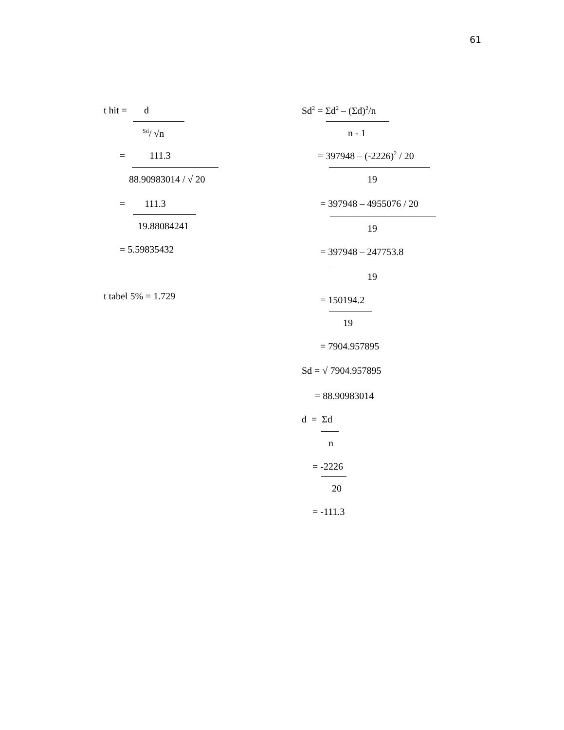61
t hit = d
<sup>Sd</sup>/ √n
= 111.3
88.90983014 / √ 20
= 111.3
19.88084241
= 5.59835432
t tabel 5% = 1.729
Sd<sup>2</sup> = Σd<sup>2</sup> – (Σd)<sup>2</sup>/n
n - 1
= 397948 – (-2226)<sup>2</sup> / 20
19
= 397948 – 4955076 / 20
19
= 397948 – 247753.8
19
= 150194.2
19
= 7904.957895
Sd = √ 7904.957895
= 88.90983014
d = Σd
n
= -2226
20
= -111.3